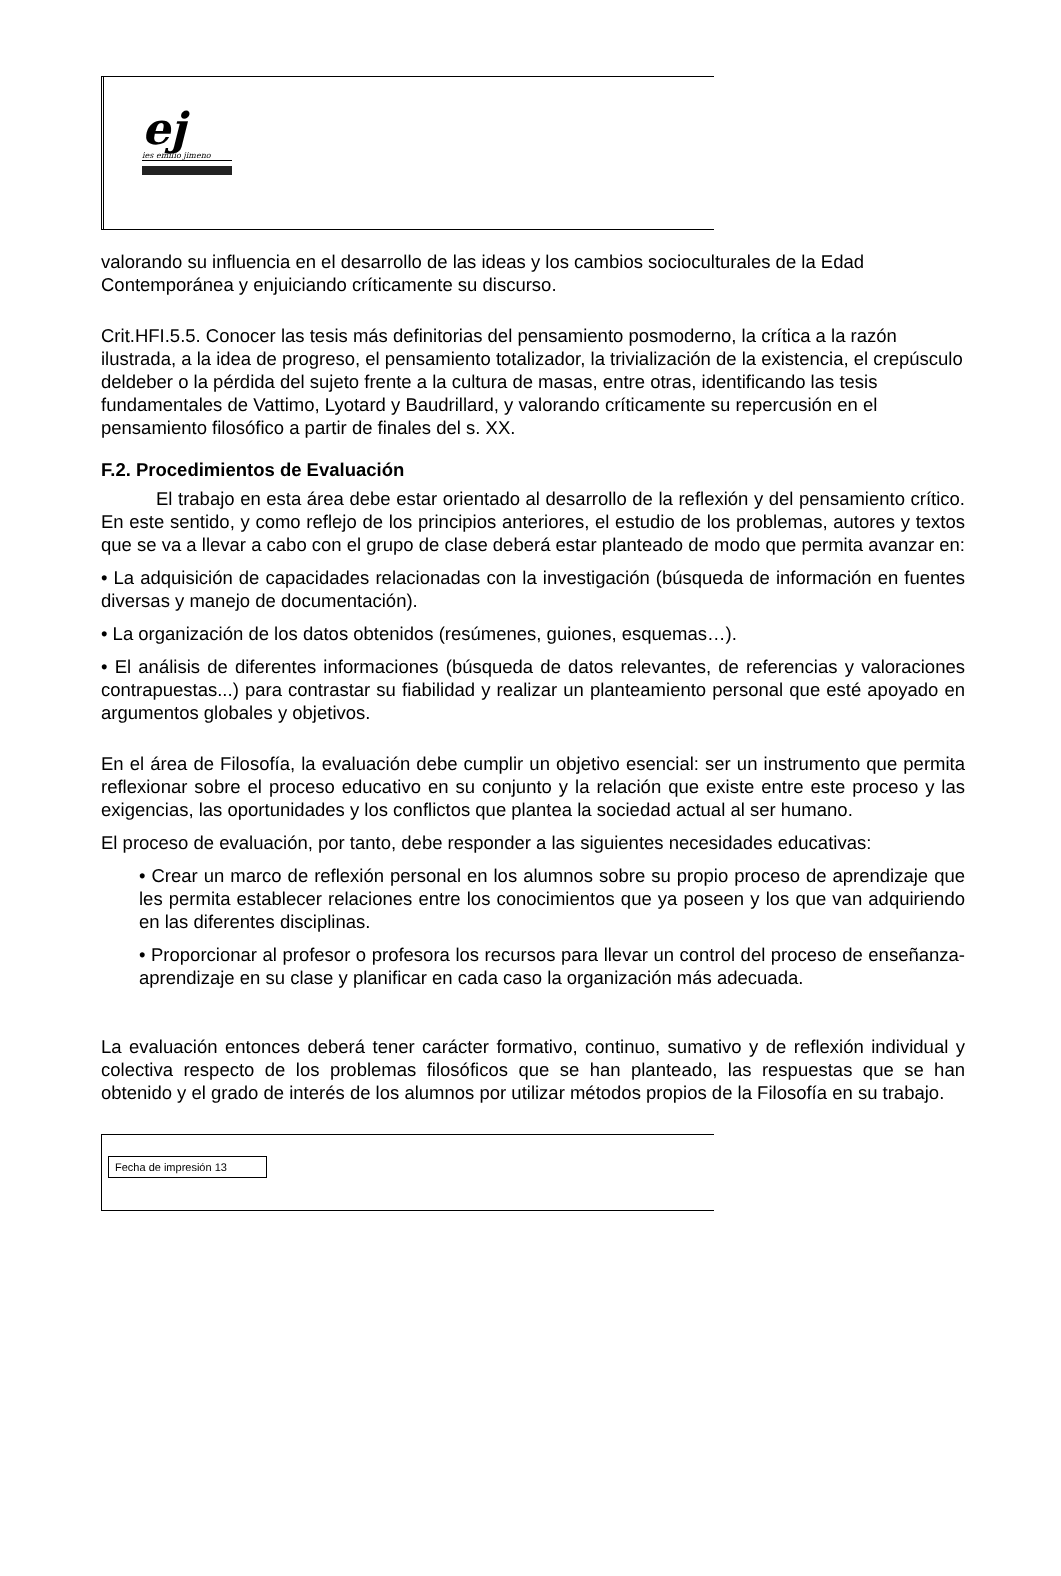ej
ies emilio jimeno
valorando su influencia en el desarrollo de las ideas y los cambios socioculturales de la Edad Contemporánea y enjuiciando críticamente su discurso.
Crit.HFI.5.5. Conocer las tesis más definitorias del pensamiento posmoderno, la crítica a la razón ilustrada, a la idea de progreso, el pensamiento totalizador, la trivialización de la existencia, el crepúsculo deldeber o la pérdida del sujeto frente a la cultura de masas, entre otras, identificando las tesis fundamentales de Vattimo, Lyotard y Baudrillard, y valorando críticamente su repercusión en el pensamiento filosófico a partir de finales del s. XX.
F.2. Procedimientos de Evaluación
El trabajo en esta área debe estar orientado al desarrollo de la reflexión y del pensamiento crítico. En este sentido, y como reflejo de los principios anteriores, el estudio de los problemas, autores y textos que se va a llevar a cabo con el grupo de clase deberá estar planteado de modo que permita avanzar en:
• La adquisición de capacidades relacionadas con la investigación (búsqueda de información en fuentes diversas y manejo de documentación).
• La organización de los datos obtenidos (resúmenes, guiones, esquemas…).
• El análisis de diferentes informaciones (búsqueda de datos relevantes, de referencias y valoraciones contrapuestas...) para contrastar su fiabilidad y realizar un planteamiento personal que esté apoyado en argumentos globales y objetivos.
En el área de Filosofía, la evaluación debe cumplir un objetivo esencial: ser un instrumento que permita reflexionar sobre el proceso educativo en su conjunto y la relación que existe entre este proceso y las exigencias, las oportunidades y los conflictos que plantea la sociedad actual al ser humano.
El proceso de evaluación, por tanto, debe responder a las siguientes necesidades educativas:
• Crear un marco de reflexión personal en los alumnos sobre su propio proceso de aprendizaje que les permita establecer relaciones entre los conocimientos que ya poseen y los que van adquiriendo en las diferentes disciplinas.
• Proporcionar al profesor o profesora los recursos para llevar un control del proceso de enseñanza-aprendizaje en su clase y planificar en cada caso la organización más adecuada.
La evaluación entonces deberá tener carácter formativo, continuo, sumativo y de reflexión individual y colectiva respecto de los problemas filosóficos que se han planteado, las respuestas que se han obtenido y el grado de interés de los alumnos por utilizar métodos propios de la Filosofía en su trabajo.
Fecha de impresión 13